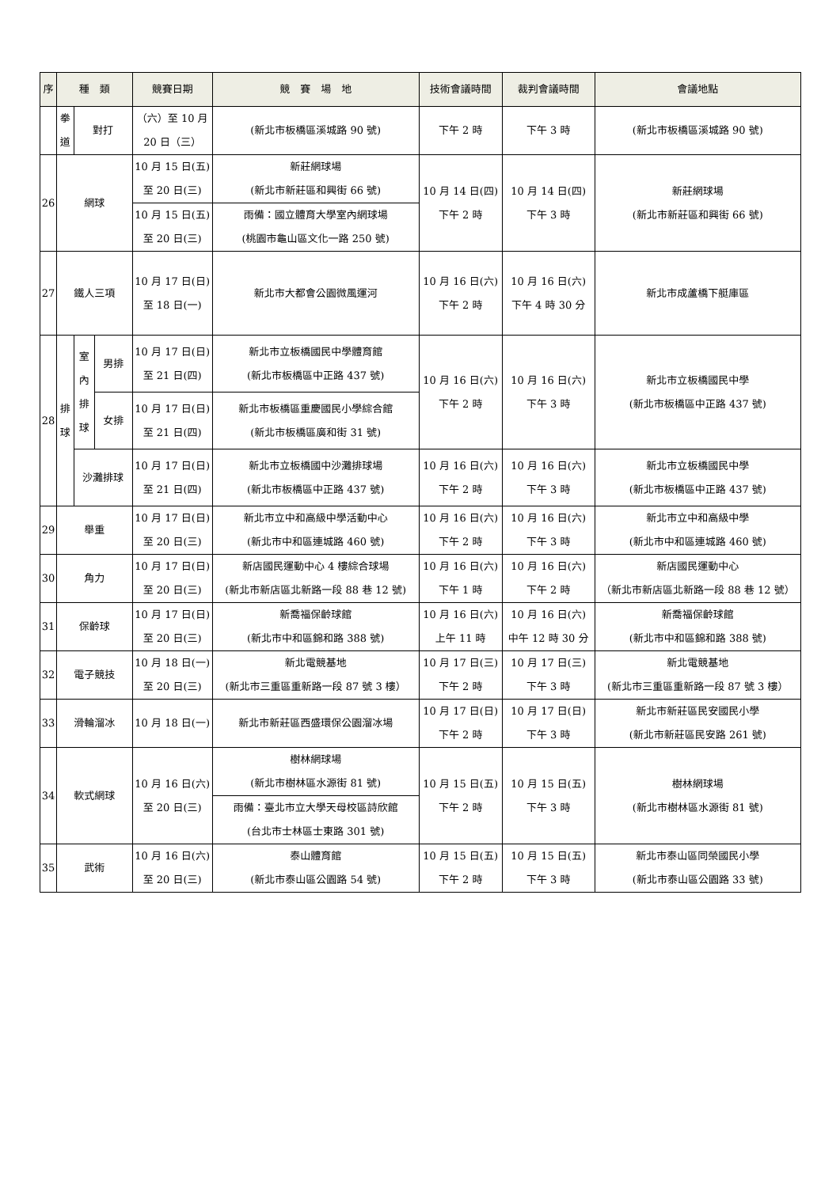| 序 | 種 類 | | | 競賽日期 | 競 賽 場 地 | 技術會議時間 | 裁判會議時間 | 會議地點 |
| --- | --- | --- | --- | --- | --- | --- | --- | --- |
| | 拳 道 | 對打 | | （六）至 10 月 20 日（三） | (新北市板橋區溪城路 90 號) | 下午 2 時 | 下午 3 時 | (新北市板橋區溪城路 90 號) |
| 26 | 網球 | | | 10 月 15 日(五) 至 20 日(三) | 新莊網球場 (新北市新莊區和興街 66 號) | 10 月 14 日(四) 下午 2 時 | 10 月 14 日(四) 下午 3 時 | 新莊網球場 (新北市新莊區和興街 66 號) |
| | | | | 10 月 15 日(五) 至 20 日(三) | 雨備：國立體育大學室內網球場 (桃園市龜山區文化一路 250 號) | | | |
| 27 | 鐵人三項 | | | 10 月 17 日(日) 至 18 日(一) | 新北市大都會公園微風運河 | 10 月 16 日(六) 下午 2 時 | 10 月 16 日(六) 下午 4 時 30 分 | 新北市成蘆橋下艇庫區 |
| 28 | 排 球 | 室 內 排 球 | 男排 | 10 月 17 日(日) 至 21 日(四) | 新北市立板橋國民中學體育館 (新北市板橋區中正路 437 號) | 10 月 16 日(六) 下午 2 時 | 10 月 16 日(六) 下午 3 時 | 新北市立板橋國民中學 (新北市板橋區中正路 437 號) |
| | | | 女排 | 10 月 17 日(日) 至 21 日(四) | 新北市板橋區重慶國民小學綜合館 (新北市板橋區廣和街 31 號) | | | |
| | | 沙灘排球 | | 10 月 17 日(日) 至 21 日(四) | 新北市立板橋國中沙灘排球場 (新北市板橋區中正路 437 號) | 10 月 16 日(六) 下午 2 時 | 10 月 16 日(六) 下午 3 時 | 新北市立板橋國民中學 (新北市板橋區中正路 437 號) |
| 29 | 舉重 | | | 10 月 17 日(日) 至 20 日(三) | 新北市立中和高級中學活動中心 (新北市中和區連城路 460 號) | 10 月 16 日(六) 下午 2 時 | 10 月 16 日(六) 下午 3 時 | 新北市立中和高級中學 (新北市中和區連城路 460 號) |
| 30 | 角力 | | | 10 月 17 日(日) 至 20 日(三) | 新店國民運動中心 4 樓綜合球場 (新北市新店區北新路一段 88 巷 12 號) | 10 月 16 日(六) 下午 1 時 | 10 月 16 日(六) 下午 2 時 | 新店國民運動中心 （新北市新店區北新路一段 88 巷 12 號） |
| 31 | 保齡球 | | | 10 月 17 日(日) 至 20 日(三) | 新喬福保齡球館 (新北市中和區錦和路 388 號) | 10 月 16 日(六) 上午 11 時 | 10 月 16 日(六) 中午 12 時 30 分 | 新喬福保齡球館 (新北市中和區錦和路 388 號) |
| 32 | 電子競技 | | | 10 月 18 日(一) 至 20 日(三) | 新北電競基地 (新北市三重區重新路一段 87 號 3 樓） | 10 月 17 日(三) 下午 2 時 | 10 月 17 日(三) 下午 3 時 | 新北電競基地 (新北市三重區重新路一段 87 號 3 樓） |
| 33 | 滑輪溜冰 | | | 10 月 18 日(一) | 新北市新莊區西盛環保公園溜冰場 | 10 月 17 日(日) 下午 2 時 | 10 月 17 日(日) 下午 3 時 | 新北市新莊區民安國民小學 (新北市新莊區民安路 261 號) |
| 34 | 軟式網球 | | | 10 月 16 日(六) 至 20 日(三) | 樹林網球場 (新北市樹林區水源街 81 號) | 10 月 15 日(五) 下午 2 時 | 10 月 15 日(五) 下午 3 時 | 樹林網球場 (新北市樹林區水源街 81 號) |
| | | | | | 雨備：臺北市立大學天母校區詩欣館 (台北市士林區士東路 301 號) | | | |
| 35 | 武術 | | | 10 月 16 日(六) 至 20 日(三) | 泰山體育館 (新北市泰山區公園路 54 號) | 10 月 15 日(五) 下午 2 時 | 10 月 15 日(五) 下午 3 時 | 新北市泰山區同榮國民小學 (新北市泰山區公園路 33 號) |